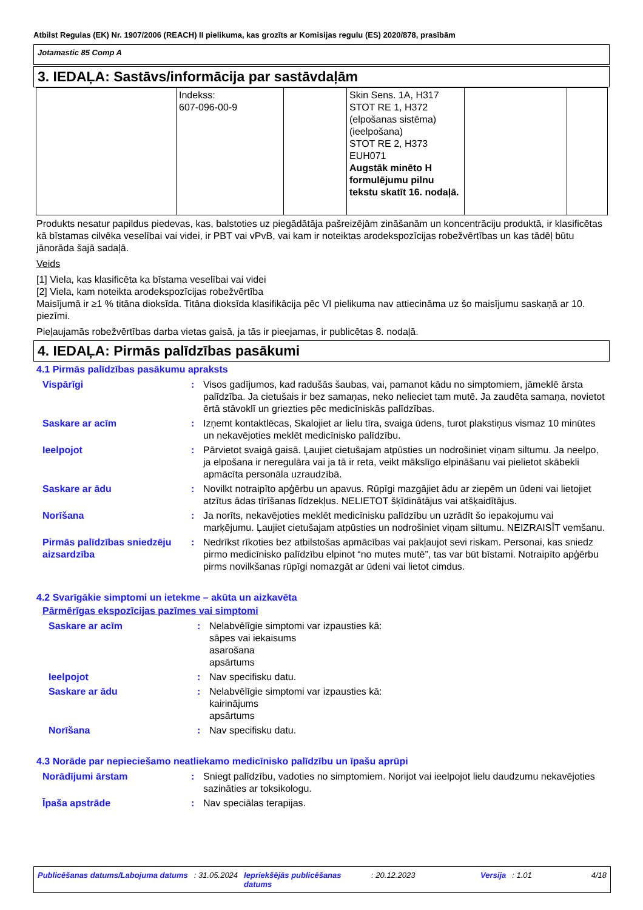Atbilst Regulas (EK) Nr. 1907/2006 (REACH) II pielikuma, kas grozīts ar Komisijas regulu (ES) 2020/878, prasībām
Jotamastic 85 Comp A
3. IEDAĻA: Sastāvs/informācija par sastāvdaļām
| | Indekss: 607-096-00-9 | | Skin Sens. 1A, H317 STOT RE 1, H372 (elpošanas sistēma) (ieelpošana) STOT RE 2, H373 EUH071 Augstāk minēto H formulējumu pilnu tekstu skatīt 16. nodaļā. | | |
Produkts nesatur papildus piedevas, kas, balstoties uz piegādātāja pašreizējām zināšanām un koncentrāciju produktā, ir klasificētas kā bīstamas cilvēka veselībai vai videi, ir PBT vai vPvB, vai kam ir noteiktas arodekspozīcijas robežvērtības un kas tādēļ būtu jānorāda šajā sadaļā.
Veids
[1] Viela, kas klasificēta ka bīstama veselībai vai videi
[2] Viela, kam noteikta arodekspozīcijas robežvērtība
Maisījumā ir ≥1 % titāna dioksīda. Titāna dioksīda klasifikācija pēc VI pielikuma nav attiecināma uz šo maisījumu saskaņā ar 10. piezīmi.
Pieļaujamās robežvērtības darba vietas gaisā, ja tās ir pieejamas, ir publicētas 8. nodaļā.
4. IEDAĻA: Pirmās palīdzības pasākumi
4.1 Pirmās palīdzības pasākumu apraksts
| Vispārīgi | : | Visos gadījumos, kad radušās šaubas, vai, pamanot kādu no simptomiem, jāmeklē ārsta palīdzība. Ja cietušais ir bez samaņas, neko nelieciet tam mutē. Ja zaudēta samaņa, novietot ērtā stāvoklī un griezties pēc medicīniskās palīdzības. |
| Saskare ar acīm | : | Izņemt kontaktlēcas, Skalojiet ar lielu tīra, svaiga ūdens, turot plakstiņus vismaz 10 minūtes un nekavējoties meklēt medicīnisko palīdzību. |
| Ieelpojot | : | Pārvietot svaigā gaisā. Ļaujiet cietušajam atpūsties un nodrošiniet viņam siltumu. Ja neelpo, ja elpošana ir neregulāra vai ja tā ir reta, veikt mākslīgo elpināšanu vai pielietot skābekli apmācīta personāla uzraudzībā. |
| Saskare ar ādu | : | Novilkt notraipīto apģērbu un apavus. Rūpīgi mazgājiet ādu ar ziepēm un ūdeni vai lietojiet atzītus ādas tīrīšanas līdzekļus. NELIETOT šķīdinātājus vai atšķaidītājus. |
| Norīšana | : | Ja norīts, nekavējoties meklēt medicīnisku palīdzību un uzrādīt šo iepakojumu vai marķējumu. Ļaujiet cietušajam atpūsties un nodrošiniet viņam siltumu. NEIZRAISĪT vemšanu. |
| Pirmās palīdzības sniedzēju aizsardzība | : | Nedrīkst rīkoties bez atbilstošas apmācības vai pakļaujot sevi riskam. Personai, kas sniedz pirmo medicīnisko palīdzību elpinot “no mutes mutē”, tas var būt bīstami. Notraipīto apģērbu pirms novilkšanas rūpīgi nomazgāt ar ūdeni vai lietot cimdus. |
4.2 Svarīgākie simptomi un ietekme – akūta un aizkavēta
Pārmērīgas ekspozīcijas pazīmes vai simptomi
| Saskare ar acīm | : | Nelabvēlīgie simptomi var izpausties kā: sāpes vai iekaisums asarošana apsārtums |
| Ieelpojot | : | Nav specifisku datu. |
| Saskare ar ādu | : | Nelabvēlīgie simptomi var izpausties kā: kairinājums apsārtums |
| Norīšana | : | Nav specifisku datu. |
4.3 Norāde par nepieciešamo neatliekamo medicīnisko palīdzību un īpašu aprūpi
| Norādījumi ārstam | : | Sniegt palīdzību, vadoties no simptomiem. Norijot vai ieelpojot lielu daudzumu nekavējoties sazināties ar toksikologu. |
| Īpaša apstrāde | : | Nav speciālas terapijas. |
Publicēšanas datums/Labojuma datums : 31.05.2024 Iepriekšējās publicēšanas datums : 20.12.2023 Versija : 1.01 4/18